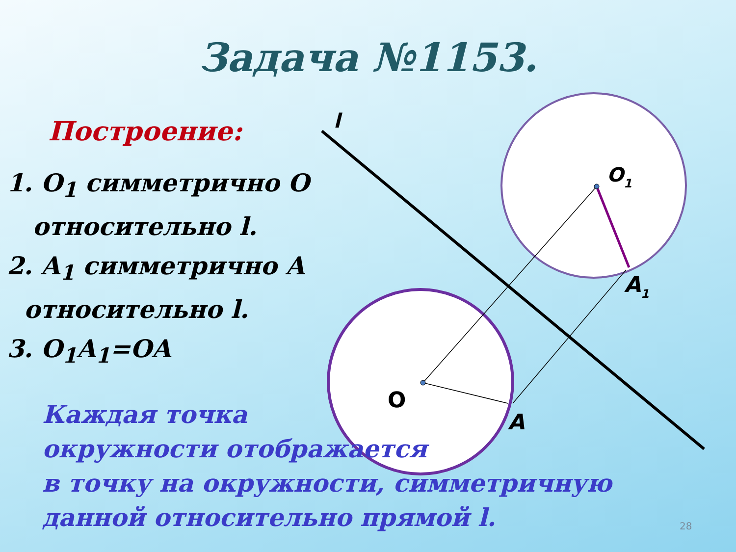O
A
O1
A1
l
Задача №1153.
Построение:
1. O<sub>1</sub> симметрично O
относительно l.
2. A<sub>1</sub> симметрично A
относительно l.
3. O<sub>1</sub>A<sub>1</sub>=OA
Каждая точка
окружности отображается
в точку на окружности, симметричную
данной относительно прямой l.
28